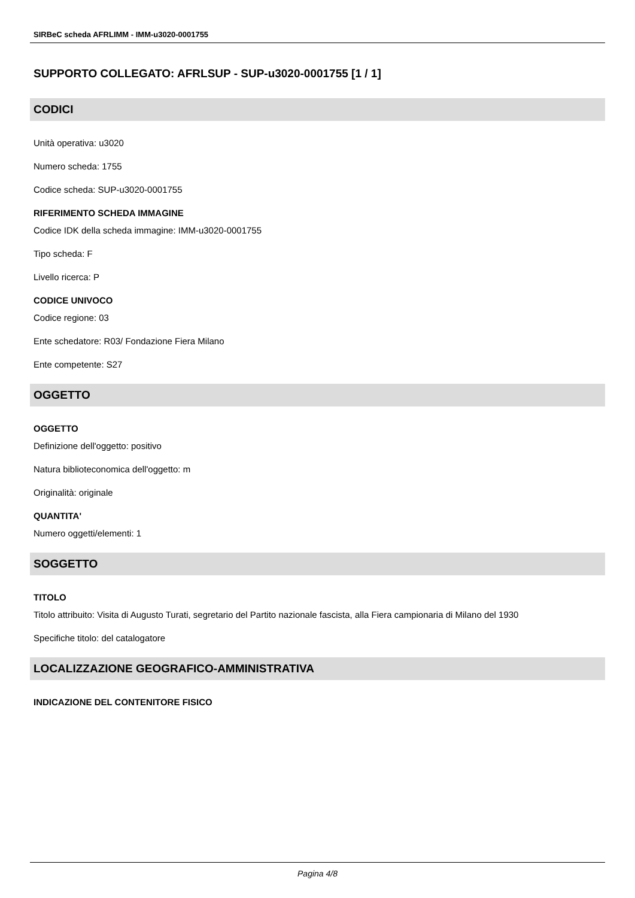SIRBeC scheda AFRLIMM - IMM-u3020-0001755
SUPPORTO COLLEGATO: AFRLSUP - SUP-u3020-0001755 [1 / 1]
CODICI
Unità operativa: u3020
Numero scheda: 1755
Codice scheda: SUP-u3020-0001755
RIFERIMENTO SCHEDA IMMAGINE
Codice IDK della scheda immagine: IMM-u3020-0001755
Tipo scheda: F
Livello ricerca: P
CODICE UNIVOCO
Codice regione: 03
Ente schedatore: R03/ Fondazione Fiera Milano
Ente competente: S27
OGGETTO
OGGETTO
Definizione dell'oggetto: positivo
Natura biblioteconomica dell'oggetto: m
Originalità: originale
QUANTITA'
Numero oggetti/elementi: 1
SOGGETTO
TITOLO
Titolo attribuito: Visita di Augusto Turati, segretario del Partito nazionale fascista, alla Fiera campionaria di Milano del 1930
Specifiche titolo: del catalogatore
LOCALIZZAZIONE GEOGRAFICO-AMMINISTRATIVA
INDICAZIONE DEL CONTENITORE FISICO
Pagina 4/8